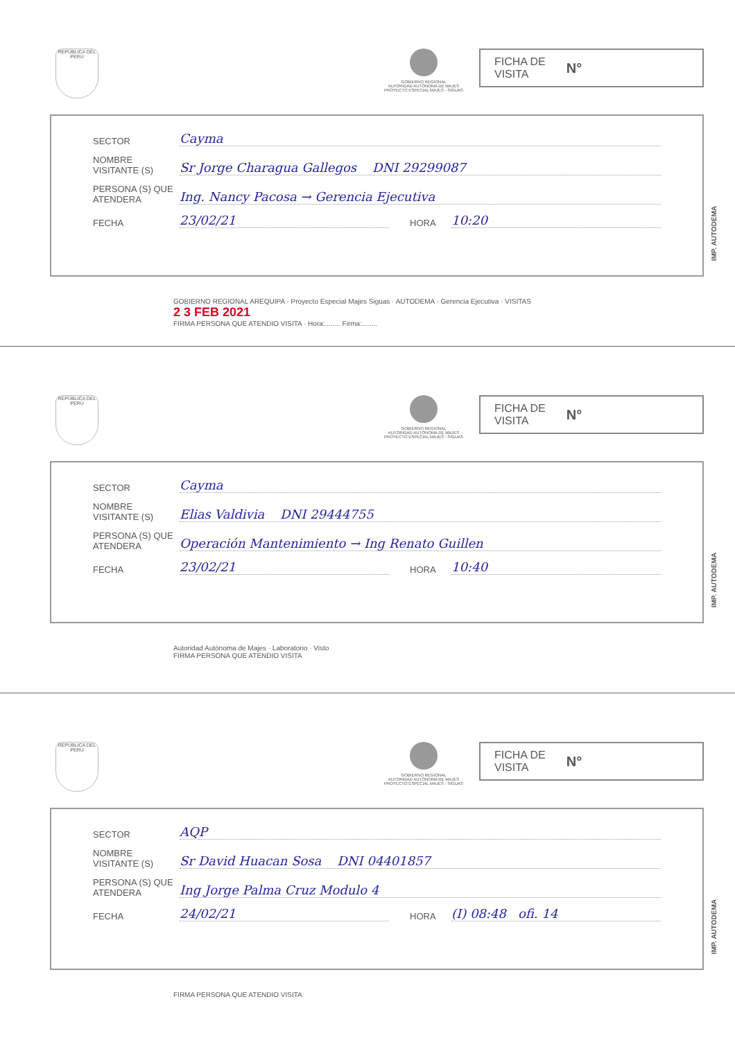REPÚBLICA DEL PERÚ
GOBIERNO REGIONAL
AUTORIDAD AUTÓNOMA DE MAJES
PROYECTO ESPECIAL MAJES - SIGUAS
FICHA DE
VISITA N°
SECTOR Cayma
NOMBRE VISITANTE (S) Sr Jorge Charagua Gallegos DNI 29299087
PERSONA (S) QUE ATENDERA Ing. Nancy Pacosa → Gerencia Ejecutiva
FECHA 23/02/21 HORA 10:20
IMP. AUTODEMA
GOBIERNO REGIONAL AREQUIPA · Proyecto Especial Majes Siguas · AUTODEMA · Gerencia Ejecutiva · VISITAS
2 3 FEB 2021
FIRMA PERSONA QUE ATENDIO VISITA · Hora:........ Firma:........
REPÚBLICA DEL PERÚ
GOBIERNO REGIONAL
AUTORIDAD AUTÓNOMA DE MAJES
PROYECTO ESPECIAL MAJES - SIGUAS
FICHA DE
VISITA N°
SECTOR Cayma
NOMBRE VISITANTE (S) Elias Valdivia DNI 29444755
PERSONA (S) QUE ATENDERA Operación Mantenimiento → Ing Renato Guillen
FECHA 23/02/21 HORA 10:40
IMP. AUTODEMA
Autoridad Autónoma de Majes · Laboratorio · Visto
FIRMA PERSONA QUE ATENDIO VISITA
REPÚBLICA DEL PERÚ
GOBIERNO REGIONAL
AUTORIDAD AUTÓNOMA DE MAJES
PROYECTO ESPECIAL MAJES - SIGUAS
FICHA DE
VISITA N°
SECTOR AQP
NOMBRE VISITANTE (S) Sr David Huacan Sosa DNI 04401857
PERSONA (S) QUE ATENDERA Ing Jorge Palma Cruz Modulo 4
FECHA 24/02/21 HORA (I) 08:48 ofi. 14
IMP. AUTODEMA
FIRMA PERSONA QUE ATENDIO VISITA